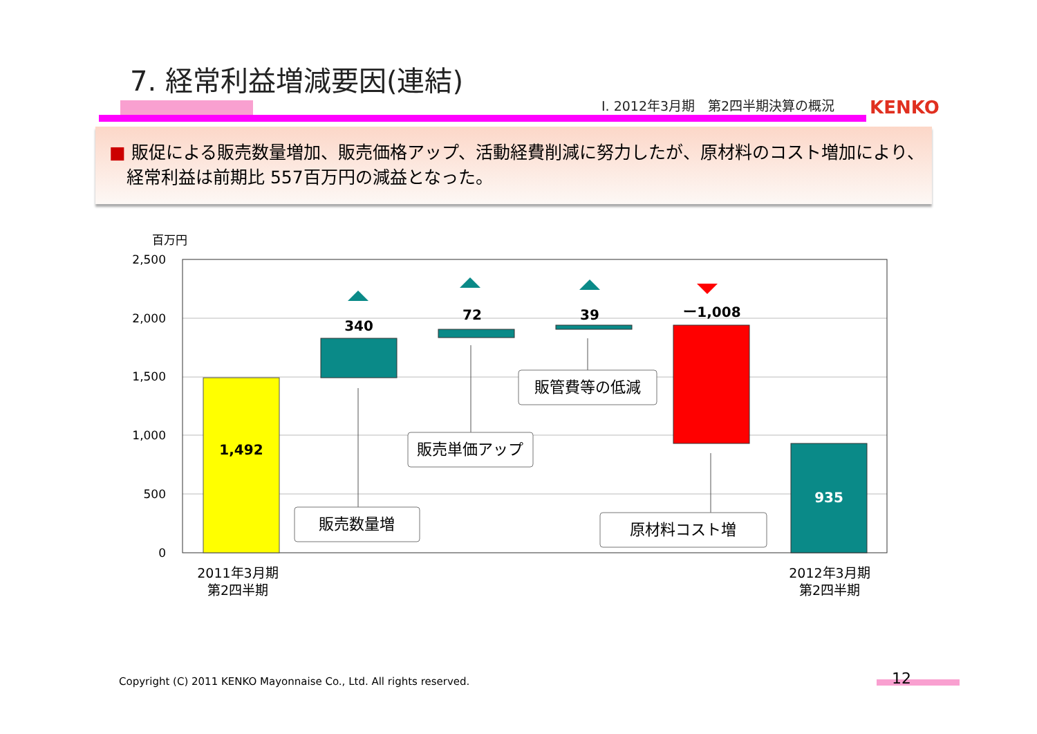7. 経常利益増減要因(連結)
Ⅰ. 2012年3月期　第2四半期決算の概況
KENKO
■ 販促による販売数量増加、販売価格アップ、活動経費削減に努力したが、原材料のコスト増加により、
　経常利益は前期比 557百万円の減益となった。
百万円
2,500
2,000
1,500
1,000
500
0
1,492
340
72
39
ー1,008
935
販売数量増
販売単価アップ
販管費等の低減
原材料コスト増
2011年3月期
第2四半期
2012年3月期
第2四半期
Copyright (C) 2011 KENKO Mayonnaise Co., Ltd. All rights reserved.
12